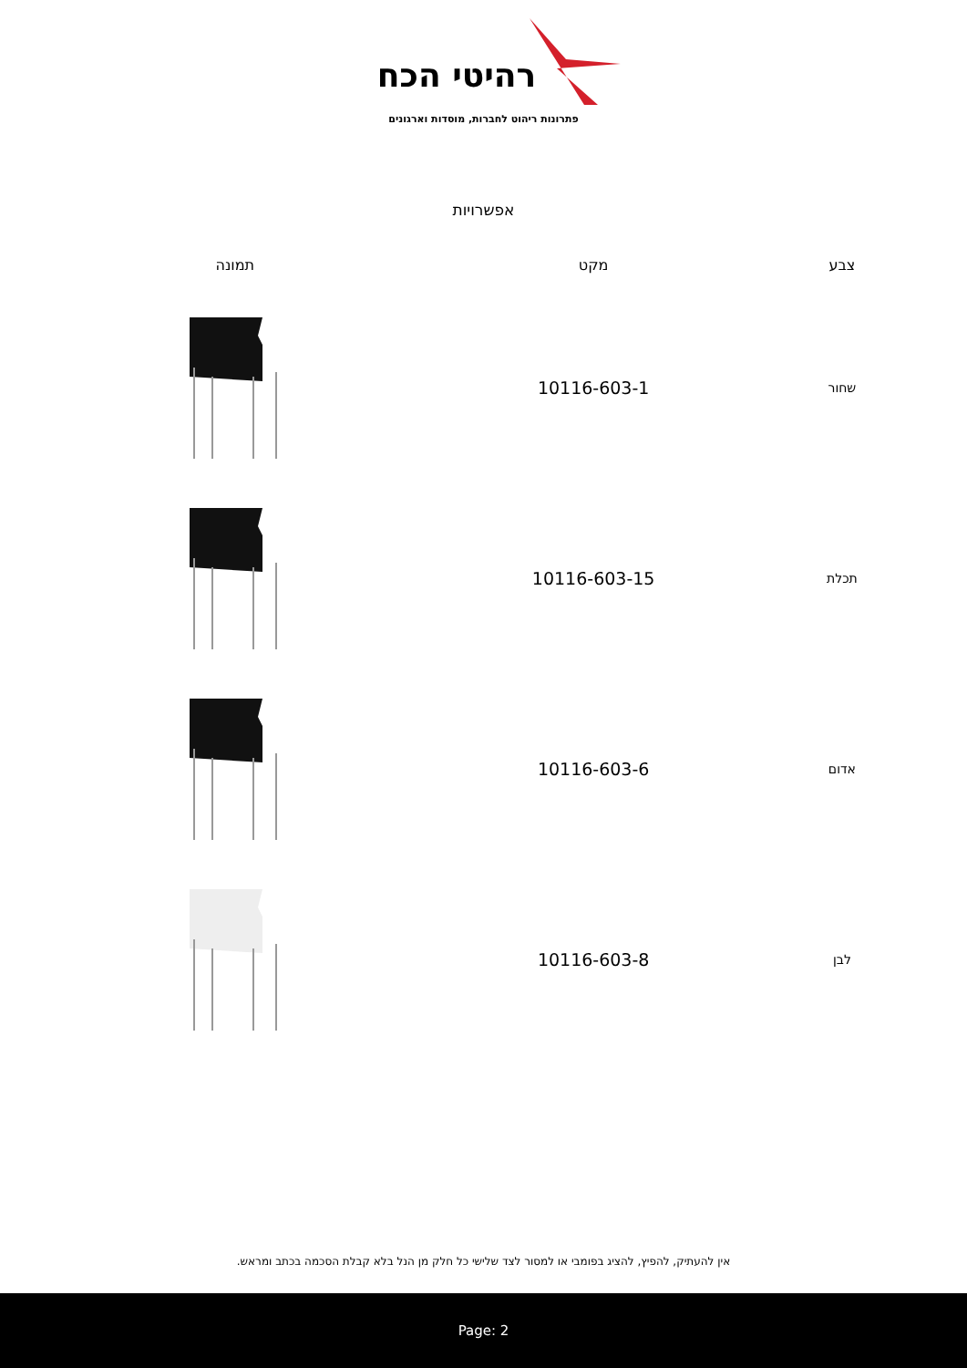רהיטי הכח
פתרונות ריהוט לחברות, מוסדות וארגונים
אפשרויות
| צבע | מקט | תמונה |
| --- | --- | --- |
| שחור | 10116-603-1 | |
| תכלת | 10116-603-15 | |
| אדום | 10116-603-6 | |
| לבן | 10116-603-8 | |
אין להעתיק, להפיץ, להציג בפומבי או למסור לצד שלישי כל חלק מן הנל בלא קבלת הסכמה בכתב ומראש.
Page: 2